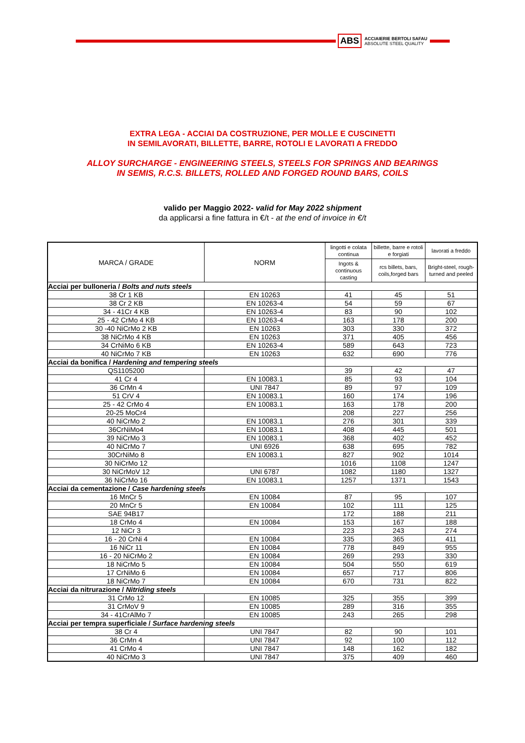ABS ACCIAIERIE BERTOLI SAFAU
ABSOLUTE STEEL QUALITY
EXTRA LEGA - ACCIAI DA COSTRUZIONE, PER MOLLE E CUSCINETTI
IN SEMILAVORATI, BILLETTE, BARRE, ROTOLI E LAVORATI A FREDDO
ALLOY SURCHARGE - ENGINEERING STEELS, STEELS FOR SPRINGS AND BEARINGS
IN SEMIS, R.C.S. BILLETS, ROLLED AND FORGED ROUND BARS, COILS
valido per Maggio 2022- valid for May 2022 shipment
da applicarsi a fine fattura in €/t - at the end of invoice in €/t
| MARCA / GRADE | NORM | lingotti e colata continua | billette, barre e rotoli e forgiati | lavorati a freddo |
| --- | --- | --- | --- | --- |
| | | Ingots & continuous casting | rcs billets, bars, coils,forged bars | Bright-steel, rough-turned and peeled |
| Acciai per bulloneria / Bolts and nuts steels | | | | |
| 38 Cr 1 KB | EN 10263 | 41 | 45 | 51 |
| 38 Cr 2 KB | EN 10263-4 | 54 | 59 | 67 |
| 34 - 41Cr 4 KB | EN 10263-4 | 83 | 90 | 102 |
| 25 - 42 CrMo 4 KB | EN 10263-4 | 163 | 178 | 200 |
| 30 -40 NiCrMo 2 KB | EN 10263 | 303 | 330 | 372 |
| 38 NiCrMo 4 KB | EN 10263 | 371 | 405 | 456 |
| 34 CrNiMo 6 KB | EN 10263-4 | 589 | 643 | 723 |
| 40 NiCrMo 7 KB | EN 10263 | 632 | 690 | 776 |
| Acciai da bonifica / Hardening and tempering steels | | | | |
| QS1105200 | | 39 | 42 | 47 |
| 41 Cr 4 | EN 10083.1 | 85 | 93 | 104 |
| 36 CrMn 4 | UNI 7847 | 89 | 97 | 109 |
| 51 CrV 4 | EN 10083.1 | 160 | 174 | 196 |
| 25 - 42 CrMo 4 | EN 10083.1 | 163 | 178 | 200 |
| 20-25 MoCr4 | | 208 | 227 | 256 |
| 40 NiCrMo 2 | EN 10083.1 | 276 | 301 | 339 |
| 36CrNiMo4 | EN 10083.1 | 408 | 445 | 501 |
| 39 NiCrMo 3 | EN 10083.1 | 368 | 402 | 452 |
| 40 NiCrMo 7 | UNI 6926 | 638 | 695 | 782 |
| 30CrNiMo 8 | EN 10083.1 | 827 | 902 | 1014 |
| 30 NiCrMo 12 | | 1016 | 1108 | 1247 |
| 30 NiCrMoV 12 | UNI 6787 | 1082 | 1180 | 1327 |
| 36 NiCrMo 16 | EN 10083.1 | 1257 | 1371 | 1543 |
| Acciai da cementazione / Case hardening steels | | | | |
| 16 MnCr 5 | EN 10084 | 87 | 95 | 107 |
| 20 MnCr 5 | EN 10084 | 102 | 111 | 125 |
| SAE 94B17 | | 172 | 188 | 211 |
| 18 CrMo 4 | EN 10084 | 153 | 167 | 188 |
| 12 NiCr 3 | | 223 | 243 | 274 |
| 16 - 20 CrNi 4 | EN 10084 | 335 | 365 | 411 |
| 16 NiCr 11 | EN 10084 | 778 | 849 | 955 |
| 16 - 20 NiCrMo 2 | EN 10084 | 269 | 293 | 330 |
| 18 NiCrMo 5 | EN 10084 | 504 | 550 | 619 |
| 17 CrNiMo 6 | EN 10084 | 657 | 717 | 806 |
| 18 NiCrMo 7 | EN 10084 | 670 | 731 | 822 |
| Acciai da nitrurazione / Nitriding steels | | | | |
| 31 CrMo 12 | EN 10085 | 325 | 355 | 399 |
| 31 CrMoV 9 | EN 10085 | 289 | 316 | 355 |
| 34 - 41CrAlMo 7 | EN 10085 | 243 | 265 | 298 |
| Acciai per tempra superficiale / Surface hardening steels | | | | |
| 38 Cr 4 | UNI 7847 | 82 | 90 | 101 |
| 36 CrMn 4 | UNI 7847 | 92 | 100 | 112 |
| 41 CrMo 4 | UNI 7847 | 148 | 162 | 182 |
| 40 NiCrMo 3 | UNI 7847 | 375 | 409 | 460 |